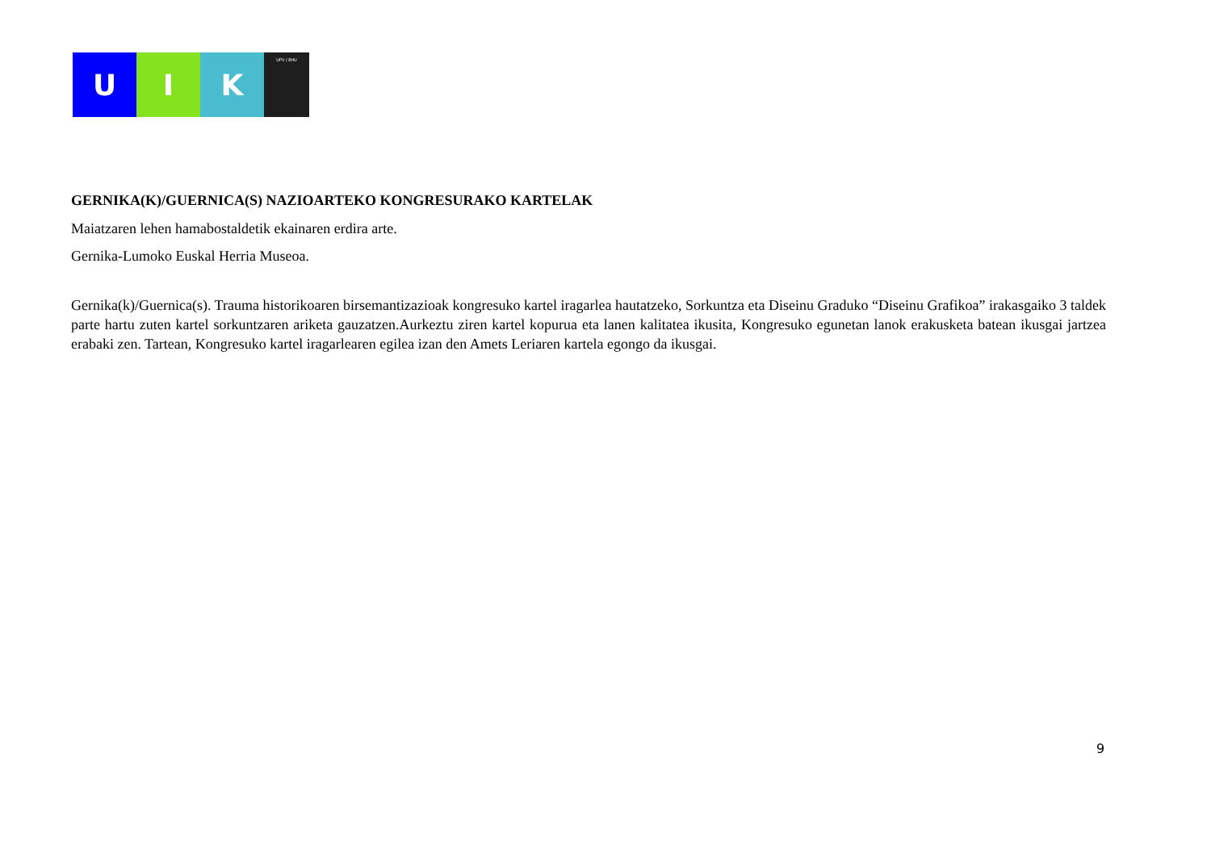U I K
UPV / EHU
GERNIKA(K)/GUERNICA(S) NAZIOARTEKO KONGRESURAKO KARTELAK
Maiatzaren lehen hamabostaldetik ekainaren erdira arte.
Gernika-Lumoko Euskal Herria Museoa.
Gernika(k)/Guernica(s). Trauma historikoaren birsemantizazioak kongresuko kartel iragarlea hautatzeko, Sorkuntza eta Diseinu Graduko “Diseinu Grafikoa” irakasgaiko 3 taldek parte hartu zuten kartel sorkuntzaren ariketa gauzatzen.Aurkeztu ziren kartel kopurua eta lanen kalitatea ikusita, Kongresuko egunetan lanok erakusketa batean ikusgai jartzea erabaki zen. Tartean, Kongresuko kartel iragarlearen egilea izan den Amets Leriaren kartela egongo da ikusgai.
9